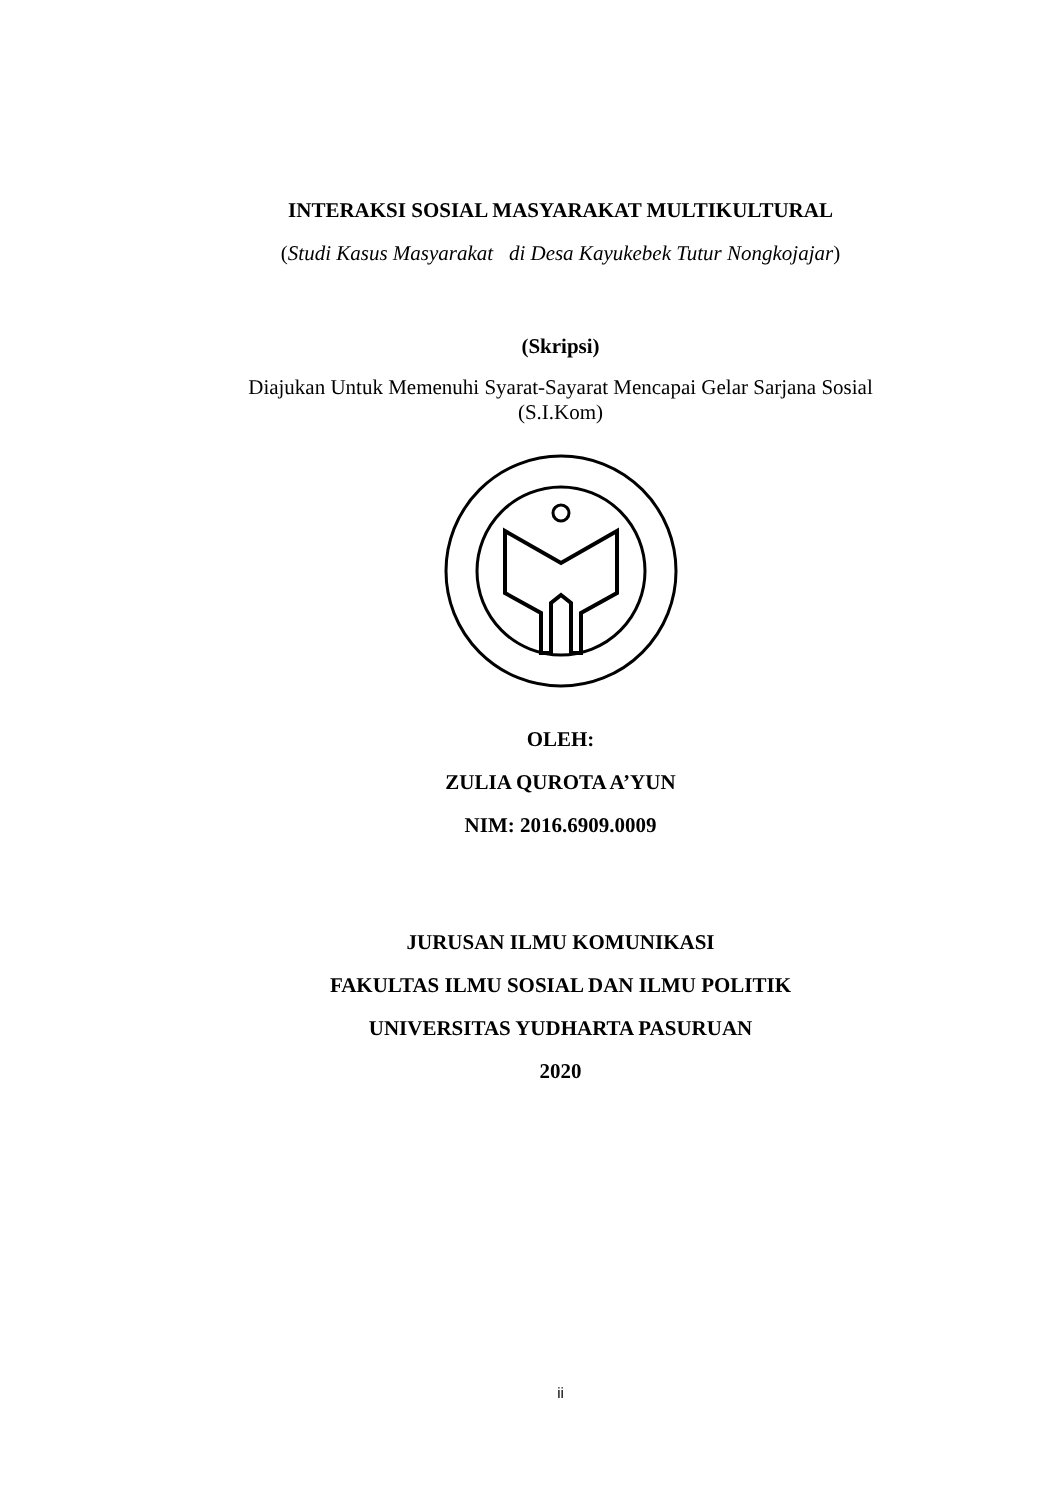INTERAKSI SOSIAL MASYARAKAT MULTIKULTURAL
(Studi Kasus Masyarakat di Desa Kayukebek Tutur Nongkojajar)
(Skripsi)
Diajukan Untuk Memenuhi Syarat-Sayarat Mencapai Gelar Sarjana Sosial
(S.I.Kom)
OLEH:
ZULIA QUROTA A’YUN
NIM: 2016.6909.0009
JURUSAN ILMU KOMUNIKASI
FAKULTAS ILMU SOSIAL DAN ILMU POLITIK
UNIVERSITAS YUDHARTA PASURUAN
2020
ii